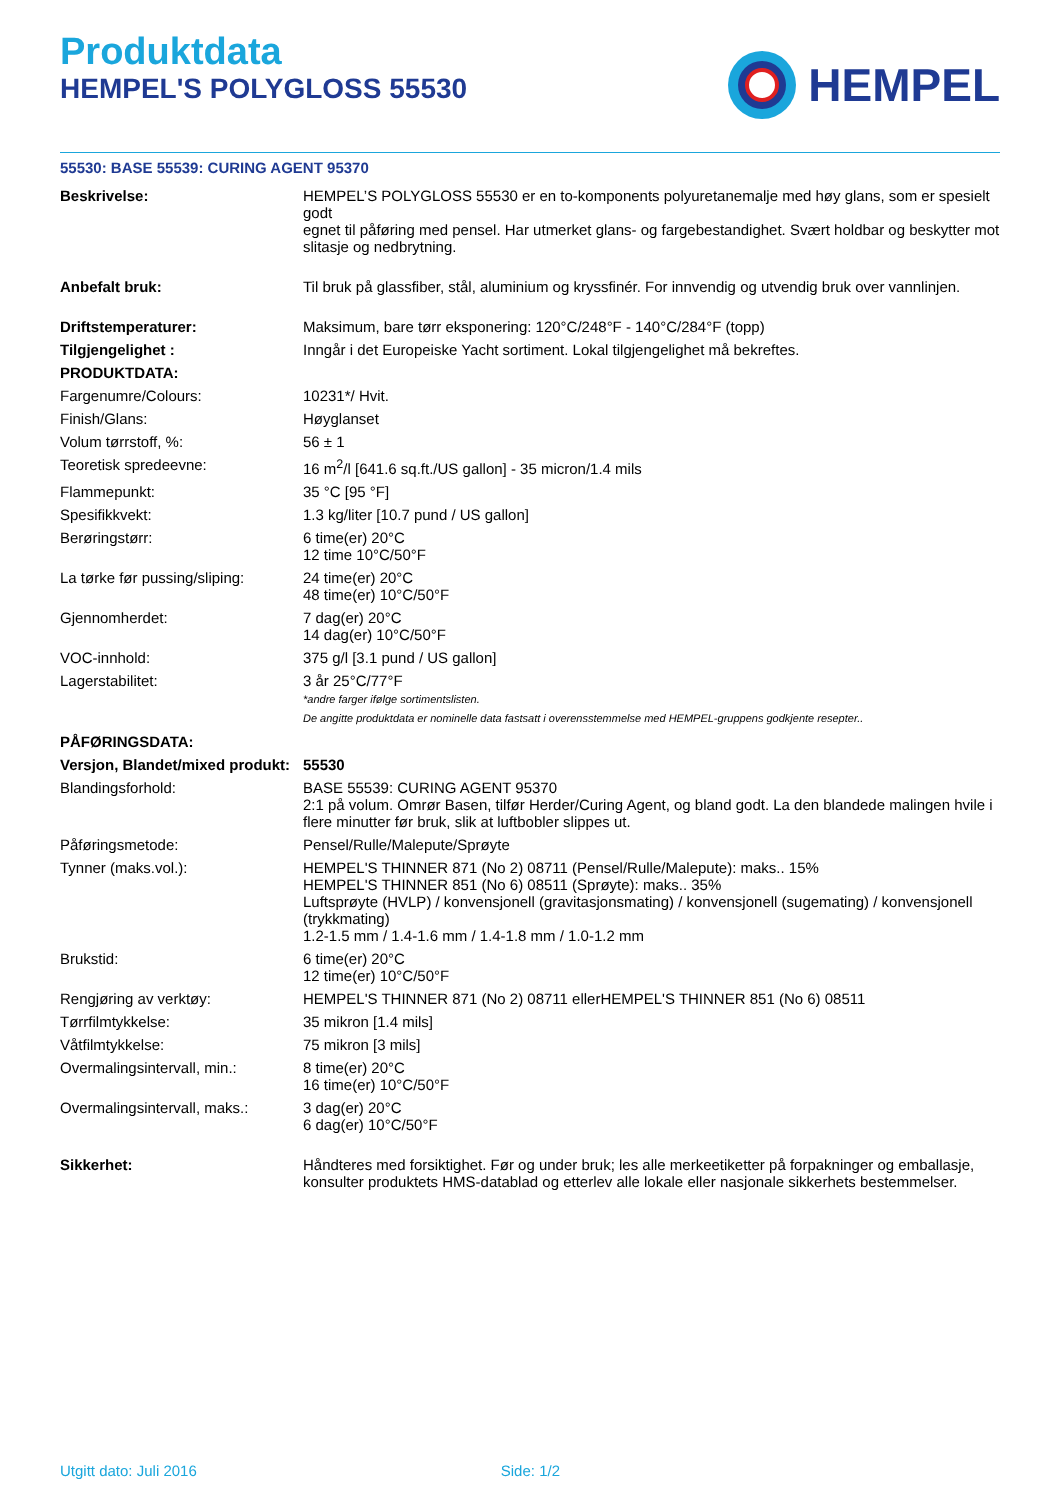Produktdata
HEMPEL'S POLYGLOSS 55530
HEMPEL
55530: BASE 55539: CURING AGENT 95370
| Beskrivelse: | HEMPEL’S POLYGLOSS 55530 er en to-komponents polyuretanemalje med høy glans, som er spesielt godt egnet til påføring med pensel. Har utmerket glans- og fargebestandighet. Svært holdbar og beskytter mot slitasje og nedbrytning. |
| Anbefalt bruk: | Til bruk på glassfiber, stål, aluminium og kryssfinér. For innvendig og utvendig bruk over vannlinjen. |
| Driftstemperaturer: | Maksimum, bare tørr eksponering: 120°C/248°F - 140°C/284°F (topp) |
| Tilgjengelighet : | Inngår i det Europeiske Yacht sortiment. Lokal tilgjengelighet må bekreftes. |
| PRODUKTDATA: | |
| Fargenumre/Colours: | 10231*/ Hvit. |
| Finish/Glans: | Høyglanset |
| Volum tørrstoff, %: | 56 ± 1 |
| Teoretisk spredeevne: | 16 m<sup>2</sup>/l [641.6 sq.ft./US gallon] - 35 micron/1.4 mils |
| Flammepunkt: | 35 °C [95 °F] |
| Spesifikkvekt: | 1.3 kg/liter [10.7 pund / US gallon] |
| Berøringstørr: | 6 time(er) 20°C 12 time 10°C/50°F |
| La tørke før pussing/sliping: | 24 time(er) 20°C 48 time(er) 10°C/50°F |
| Gjennomherdet: | 7 dag(er) 20°C 14 dag(er) 10°C/50°F |
| VOC-innhold: | 375 g/l [3.1 pund / US gallon] |
| Lagerstabilitet: | 3 år 25°C/77°F *andre farger ifølge sortimentslisten. De angitte produktdata er nominelle data fastsatt i overensstemmelse med HEMPEL-gruppens godkjente resepter.. |
| PÅFØRINGSDATA: | |
| Versjon, Blandet/mixed produkt: | 55530 |
| Blandingsforhold: | BASE 55539: CURING AGENT 95370 2:1 på volum. Omrør Basen, tilfør Herder/Curing Agent, og bland godt. La den blandede malingen hvile i flere minutter før bruk, slik at luftbobler slippes ut. |
| Påføringsmetode: | Pensel/Rulle/Malepute/Sprøyte |
| Tynner (maks.vol.): | HEMPEL'S THINNER 871 (No 2) 08711 (Pensel/Rulle/Malepute): maks.. 15% HEMPEL'S THINNER 851 (No 6) 08511 (Sprøyte): maks.. 35% Luftsprøyte (HVLP) / konvensjonell (gravitasjonsmating) / konvensjonell (sugemating) / konvensjonell (trykkmating) 1.2-1.5 mm / 1.4-1.6 mm / 1.4-1.8 mm / 1.0-1.2 mm |
| Brukstid: | 6 time(er) 20°C 12 time(er) 10°C/50°F |
| Rengjøring av verktøy: | HEMPEL'S THINNER 871 (No 2) 08711 ellerHEMPEL'S THINNER 851 (No 6) 08511 |
| Tørrfilmtykkelse: | 35 mikron [1.4 mils] |
| Våtfilmtykkelse: | 75 mikron [3 mils] |
| Overmalingsintervall, min.: | 8 time(er) 20°C 16 time(er) 10°C/50°F |
| Overmalingsintervall, maks.: | 3 dag(er) 20°C 6 dag(er) 10°C/50°F |
| Sikkerhet: | Håndteres med forsiktighet. Før og under bruk; les alle merkeetiketter på forpakninger og emballasje, konsulter produktets HMS-datablad og etterlev alle lokale eller nasjonale sikkerhets bestemmelser. |
Utgitt dato: Juli 2016 Side: 1/2